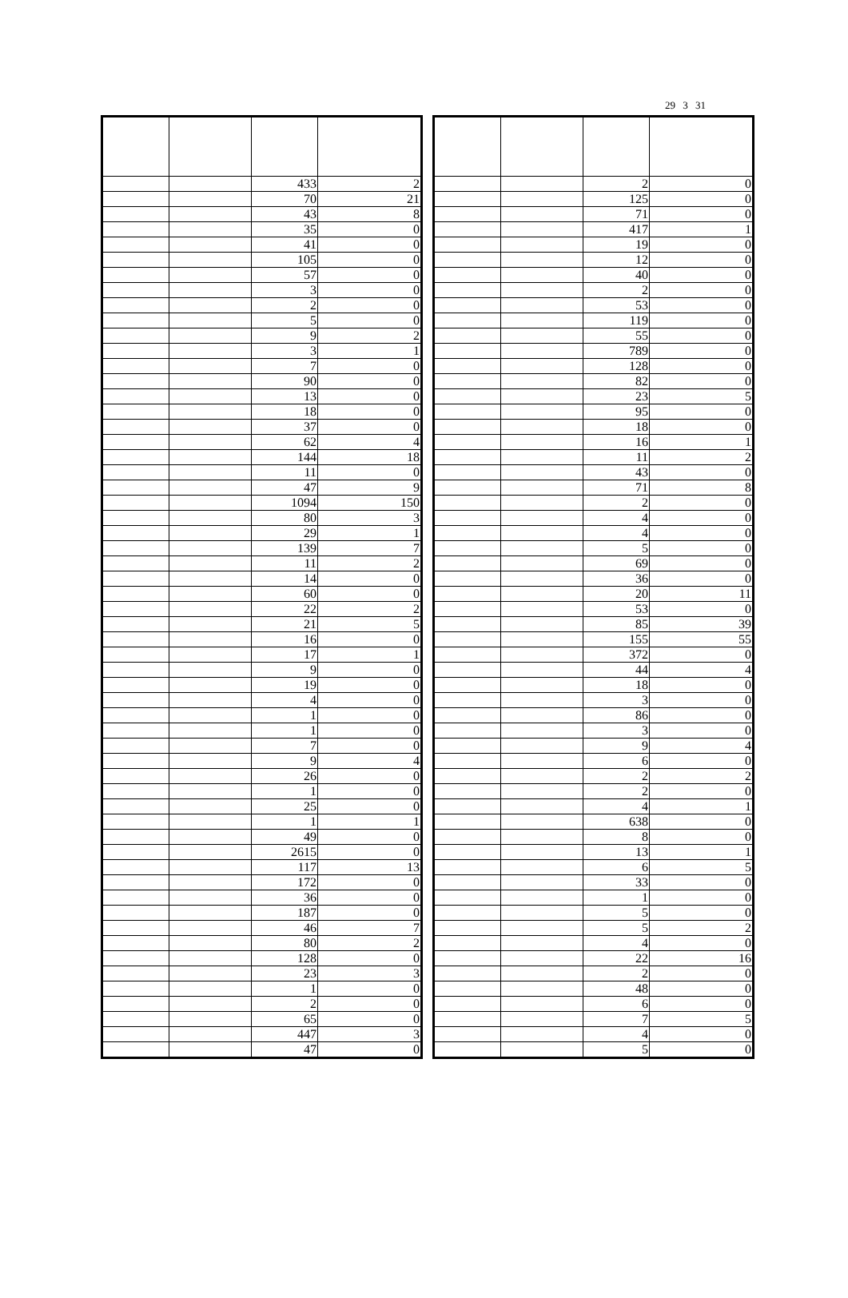29 3 31
| | | 433 | 2 |
| | | 70 | 21 |
| | | 43 | 8 |
| | | 35 | 0 |
| | | 41 | 0 |
| | | 105 | 0 |
| | | 57 | 0 |
| | | 3 | 0 |
| | | 2 | 0 |
| | | 5 | 0 |
| | | 9 | 2 |
| | | 3 | 1 |
| | | 7 | 0 |
| | | 90 | 0 |
| | | 13 | 0 |
| | | 18 | 0 |
| | | 37 | 0 |
| | | 62 | 4 |
| | | 144 | 18 |
| | | 11 | 0 |
| | | 47 | 9 |
| | | 1094 | 150 |
| | | 80 | 3 |
| | | 29 | 1 |
| | | 139 | 7 |
| | | 11 | 2 |
| | | 14 | 0 |
| | | 60 | 0 |
| | | 22 | 2 |
| | | 21 | 5 |
| | | 16 | 0 |
| | | 17 | 1 |
| | | 9 | 0 |
| | | 19 | 0 |
| | | 4 | 0 |
| | | 1 | 0 |
| | | 1 | 0 |
| | | 7 | 0 |
| | | 9 | 4 |
| | | 26 | 0 |
| | | 1 | 0 |
| | | 25 | 0 |
| | | 1 | 1 |
| | | 49 | 0 |
| | | 2615 | 0 |
| | | 117 | 13 |
| | | 172 | 0 |
| | | 36 | 0 |
| | | 187 | 0 |
| | | 46 | 7 |
| | | 80 | 2 |
| | | 128 | 0 |
| | | 23 | 3 |
| | | 1 | 0 |
| | | 2 | 0 |
| | | 65 | 0 |
| | | 447 | 3 |
| | | 47 | 0 |
| | | 2 | 0 |
| | | 125 | 0 |
| | | 71 | 0 |
| | | 417 | 1 |
| | | 19 | 0 |
| | | 12 | 0 |
| | | 40 | 0 |
| | | 2 | 0 |
| | | 53 | 0 |
| | | 119 | 0 |
| | | 55 | 0 |
| | | 789 | 0 |
| | | 128 | 0 |
| | | 82 | 0 |
| | | 23 | 5 |
| | | 95 | 0 |
| | | 18 | 0 |
| | | 16 | 1 |
| | | 11 | 2 |
| | | 43 | 0 |
| | | 71 | 8 |
| | | 2 | 0 |
| | | 4 | 0 |
| | | 4 | 0 |
| | | 5 | 0 |
| | | 69 | 0 |
| | | 36 | 0 |
| | | 20 | 11 |
| | | 53 | 0 |
| | | 85 | 39 |
| | | 155 | 55 |
| | | 372 | 0 |
| | | 44 | 4 |
| | | 18 | 0 |
| | | 3 | 0 |
| | | 86 | 0 |
| | | 3 | 0 |
| | | 9 | 4 |
| | | 6 | 0 |
| | | 2 | 2 |
| | | 2 | 0 |
| | | 4 | 1 |
| | | 638 | 0 |
| | | 8 | 0 |
| | | 13 | 1 |
| | | 6 | 5 |
| | | 33 | 0 |
| | | 1 | 0 |
| | | 5 | 0 |
| | | 5 | 2 |
| | | 4 | 0 |
| | | 22 | 16 |
| | | 2 | 0 |
| | | 48 | 0 |
| | | 6 | 0 |
| | | 7 | 5 |
| | | 4 | 0 |
| | | 5 | 0 |